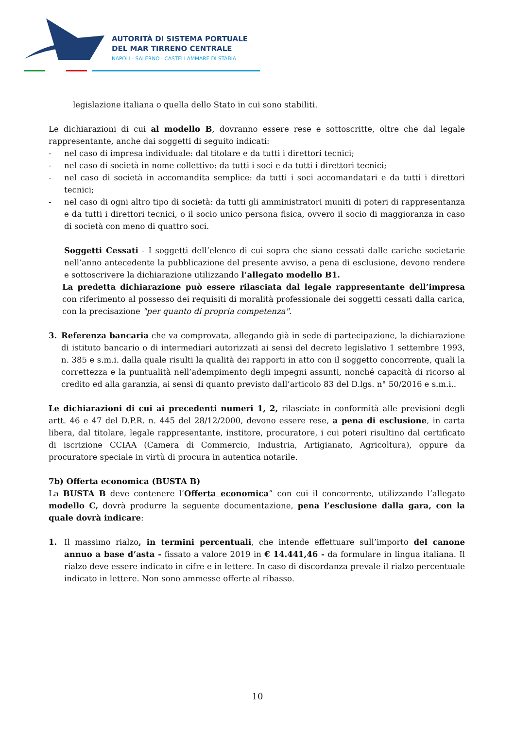AUTORITÀ DI SISTEMA PORTUALE
DEL MAR TIRRENO CENTRALE
NAPOLI · SALERNO · CASTELLAMMARE DI STABIA
legislazione italiana o quella dello Stato in cui sono stabiliti.
Le dichiarazioni di cui al modello B, dovranno essere rese e sottoscritte, oltre che dal legale rappresentante, anche dai soggetti di seguito indicati:
- nel caso di impresa individuale: dal titolare e da tutti i direttori tecnici;
- nel caso di società in nome collettivo: da tutti i soci e da tutti i direttori tecnici;
- nel caso di società in accomandita semplice: da tutti i soci accomandatari e da tutti i direttori tecnici;
- nel caso di ogni altro tipo di società: da tutti gli amministratori muniti di poteri di rappresentanza e da tutti i direttori tecnici, o il socio unico persona fisica, ovvero il socio di maggioranza in caso di società con meno di quattro soci.
Soggetti Cessati - I soggetti dell’elenco di cui sopra che siano cessati dalle cariche societarie nell’anno antecedente la pubblicazione del presente avviso, a pena di esclusione, devono rendere e sottoscrivere la dichiarazione utilizzando l’allegato modello B1.
La predetta dichiarazione può essere rilasciata dal legale rappresentante dell’impresa con riferimento al possesso dei requisiti di moralità professionale dei soggetti cessati dalla carica, con la precisazione "per quanto di propria competenza".
3. Referenza bancaria che va comprovata, allegando già in sede di partecipazione, la dichiarazione di istituto bancario o di intermediari autorizzati ai sensi del decreto legislativo 1 settembre 1993, n. 385 e s.m.i. dalla quale risulti la qualità dei rapporti in atto con il soggetto concorrente, quali la correttezza e la puntualità nell’adempimento degli impegni assunti, nonché capacità di ricorso al credito ed alla garanzia, ai sensi di quanto previsto dall’articolo 83 del D.lgs. n° 50/2016 e s.m.i..
Le dichiarazioni di cui ai precedenti numeri 1, 2, rilasciate in conformità alle previsioni degli artt. 46 e 47 del D.P.R. n. 445 del 28/12/2000, devono essere rese, a pena di esclusione, in carta libera, dal titolare, legale rappresentante, institore, procuratore, i cui poteri risultino dal certificato di iscrizione CCIAA (Camera di Commercio, Industria, Artigianato, Agricoltura), oppure da procuratore speciale in virtù di procura in autentica notarile.
7b) Offerta economica (BUSTA B)
La BUSTA B deve contenere l’Offerta economica” con cui il concorrente, utilizzando l’allegato modello C, dovrà produrre la seguente documentazione, pena l’esclusione dalla gara, con la quale dovrà indicare:
1. Il massimo rialzo, in termini percentuali, che intende effettuare sull’importo del canone annuo a base d’asta - fissato a valore 2019 in € 14.441,46 - da formulare in lingua italiana. Il rialzo deve essere indicato in cifre e in lettere. In caso di discordanza prevale il rialzo percentuale indicato in lettere. Non sono ammesse offerte al ribasso.
10